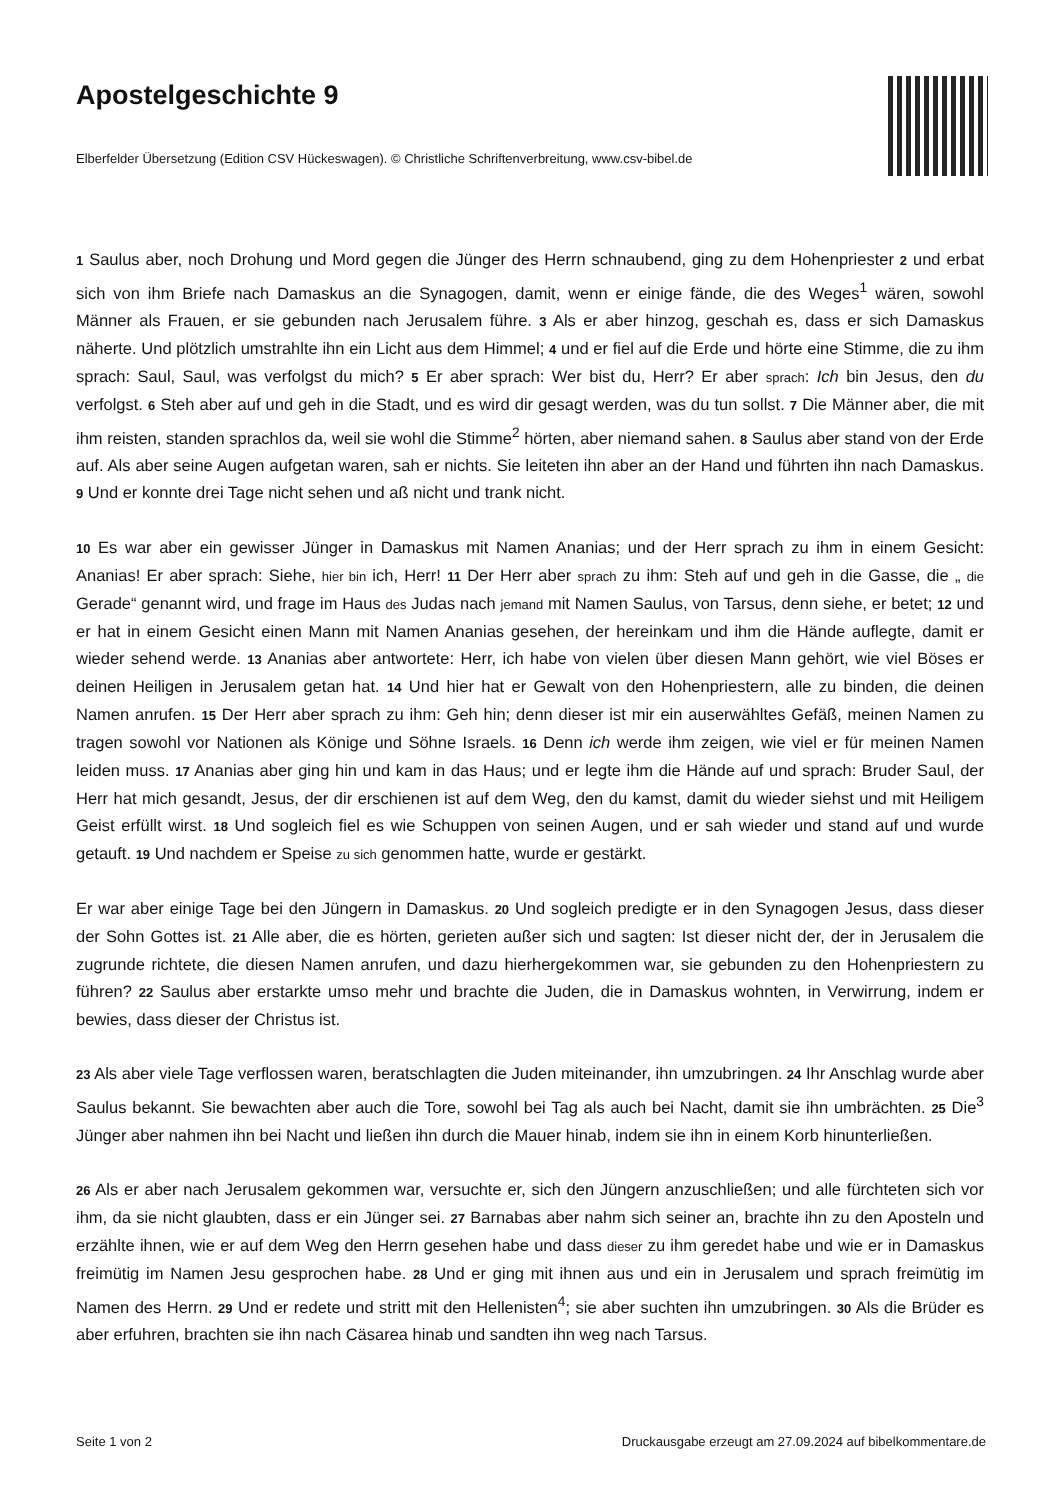Apostelgeschichte 9
Elberfelder Übersetzung (Edition CSV Hückeswagen). © Christliche Schriftenverbreitung, www.csv-bibel.de
1 Saulus aber, noch Drohung und Mord gegen die Jünger des Herrn schnaubend, ging zu dem Hohenpriester 2 und erbat sich von ihm Briefe nach Damaskus an die Synagogen, damit, wenn er einige fände, die des Weges<sup>1</sup> wären, sowohl Männer als Frauen, er sie gebunden nach Jerusalem führe. 3 Als er aber hinzog, geschah es, dass er sich Damaskus näherte. Und plötzlich umstrahlte ihn ein Licht aus dem Himmel; 4 und er fiel auf die Erde und hörte eine Stimme, die zu ihm sprach: Saul, Saul, was verfolgst du mich? 5 Er aber sprach: Wer bist du, Herr? Er aber sprach: Ich bin Jesus, den du verfolgst. 6 Steh aber auf und geh in die Stadt, und es wird dir gesagt werden, was du tun sollst. 7 Die Männer aber, die mit ihm reisten, standen sprachlos da, weil sie wohl die Stimme<sup>2</sup> hörten, aber niemand sahen. 8 Saulus aber stand von der Erde auf. Als aber seine Augen aufgetan waren, sah er nichts. Sie leiteten ihn aber an der Hand und führten ihn nach Damaskus. 9 Und er konnte drei Tage nicht sehen und aß nicht und trank nicht.
10 Es war aber ein gewisser Jünger in Damaskus mit Namen Ananias; und der Herr sprach zu ihm in einem Gesicht: Ananias! Er aber sprach: Siehe, hier bin ich, Herr! 11 Der Herr aber sprach zu ihm: Steh auf und geh in die Gasse, die „ die Gerade“ genannt wird, und frage im Haus des Judas nach jemand mit Namen Saulus, von Tarsus, denn siehe, er betet; 12 und er hat in einem Gesicht einen Mann mit Namen Ananias gesehen, der hereinkam und ihm die Hände auflegte, damit er wieder sehend werde. 13 Ananias aber antwortete: Herr, ich habe von vielen über diesen Mann gehört, wie viel Böses er deinen Heiligen in Jerusalem getan hat. 14 Und hier hat er Gewalt von den Hohenpriestern, alle zu binden, die deinen Namen anrufen. 15 Der Herr aber sprach zu ihm: Geh hin; denn dieser ist mir ein auserwähltes Gefäß, meinen Namen zu tragen sowohl vor Nationen als Könige und Söhne Israels. 16 Denn ich werde ihm zeigen, wie viel er für meinen Namen leiden muss. 17 Ananias aber ging hin und kam in das Haus; und er legte ihm die Hände auf und sprach: Bruder Saul, der Herr hat mich gesandt, Jesus, der dir erschienen ist auf dem Weg, den du kamst, damit du wieder siehst und mit Heiligem Geist erfüllt wirst. 18 Und sogleich fiel es wie Schuppen von seinen Augen, und er sah wieder und stand auf und wurde getauft. 19 Und nachdem er Speise zu sich genommen hatte, wurde er gestärkt.
Er war aber einige Tage bei den Jüngern in Damaskus. 20 Und sogleich predigte er in den Synagogen Jesus, dass dieser der Sohn Gottes ist. 21 Alle aber, die es hörten, gerieten außer sich und sagten: Ist dieser nicht der, der in Jerusalem die zugrunde richtete, die diesen Namen anrufen, und dazu hierhergekommen war, sie gebunden zu den Hohenpriestern zu führen? 22 Saulus aber erstarkte umso mehr und brachte die Juden, die in Damaskus wohnten, in Verwirrung, indem er bewies, dass dieser der Christus ist.
23 Als aber viele Tage verflossen waren, beratschlagten die Juden miteinander, ihn umzubringen. 24 Ihr Anschlag wurde aber Saulus bekannt. Sie bewachten aber auch die Tore, sowohl bei Tag als auch bei Nacht, damit sie ihn umbrächten. 25 Die<sup>3</sup> Jünger aber nahmen ihn bei Nacht und ließen ihn durch die Mauer hinab, indem sie ihn in einem Korb hinunterließen.
26 Als er aber nach Jerusalem gekommen war, versuchte er, sich den Jüngern anzuschließen; und alle fürchteten sich vor ihm, da sie nicht glaubten, dass er ein Jünger sei. 27 Barnabas aber nahm sich seiner an, brachte ihn zu den Aposteln und erzählte ihnen, wie er auf dem Weg den Herrn gesehen habe und dass dieser zu ihm geredet habe und wie er in Damaskus freimütig im Namen Jesu gesprochen habe. 28 Und er ging mit ihnen aus und ein in Jerusalem und sprach freimütig im Namen des Herrn. 29 Und er redete und stritt mit den Hellenisten<sup>4</sup>; sie aber suchten ihn umzubringen. 30 Als die Brüder es aber erfuhren, brachten sie ihn nach Cäsarea hinab und sandten ihn weg nach Tarsus.
Seite 1 von 2 Druckausgabe erzeugt am 27.09.2024 auf bibelkommentare.de